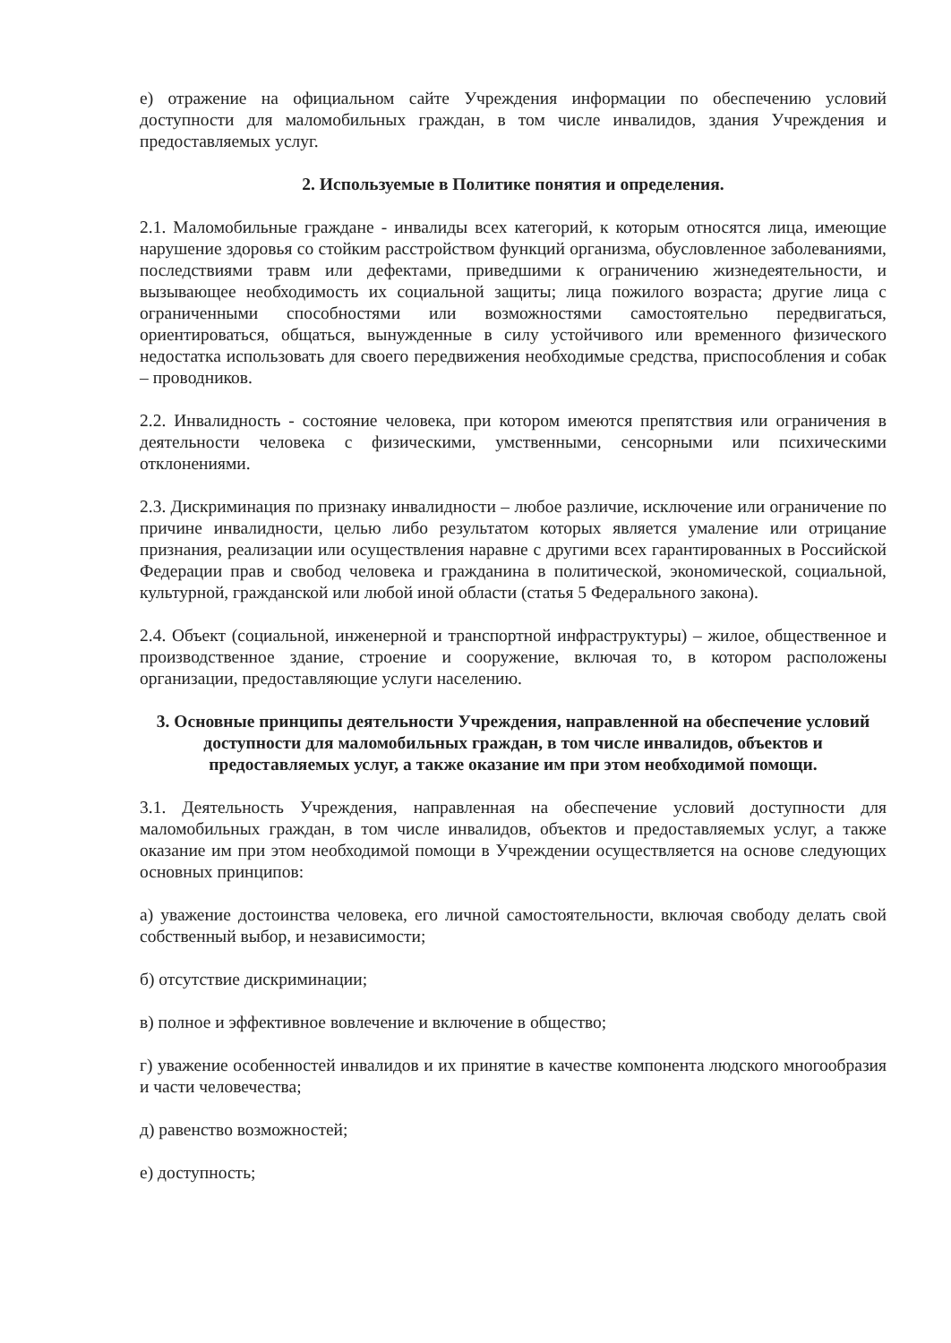е) отражение на официальном сайте Учреждения информации по обеспечению условий доступности для маломобильных граждан, в том числе инвалидов, здания Учреждения и предоставляемых услуг.
2. Используемые в Политике понятия и определения.
2.1. Маломобильные граждане - инвалиды всех категорий, к которым относятся лица, имеющие нарушение здоровья со стойким расстройством функций организма, обусловленное заболеваниями, последствиями травм или дефектами, приведшими к ограничению жизнедеятельности, и вызывающее необходимость их социальной защиты; лица пожилого возраста; другие лица с ограниченными способностями или возможностями самостоятельно передвигаться, ориентироваться, общаться, вынужденные в силу устойчивого или временного физического недостатка использовать для своего передвижения необходимые средства, приспособления и собак – проводников.
2.2. Инвалидность - состояние человека, при котором имеются препятствия или ограничения в деятельности человека с физическими, умственными, сенсорными или психическими отклонениями.
2.3. Дискриминация по признаку инвалидности – любое различие, исключение или ограничение по причине инвалидности, целью либо результатом которых является умаление или отрицание признания, реализации или осуществления наравне с другими всех гарантированных в Российской Федерации прав и свобод человека и гражданина в политической, экономической, социальной, культурной, гражданской или любой иной области (статья 5 Федерального закона).
2.4. Объект (социальной, инженерной и транспортной инфраструктуры) – жилое, общественное и производственное здание, строение и сооружение, включая то, в котором расположены организации, предоставляющие услуги населению.
3. Основные принципы деятельности Учреждения, направленной на обеспечение условий доступности для маломобильных граждан, в том числе инвалидов, объектов и предоставляемых услуг, а также оказание им при этом необходимой помощи.
3.1. Деятельность Учреждения, направленная на обеспечение условий доступности для маломобильных граждан, в том числе инвалидов, объектов и предоставляемых услуг, а также оказание им при этом необходимой помощи в Учреждении осуществляется на основе следующих основных принципов:
а) уважение достоинства человека, его личной самостоятельности, включая свободу делать свой собственный выбор, и независимости;
б) отсутствие дискриминации;
в) полное и эффективное вовлечение и включение в общество;
г) уважение особенностей инвалидов и их принятие в качестве компонента людского многообразия и части человечества;
д) равенство возможностей;
е) доступность;